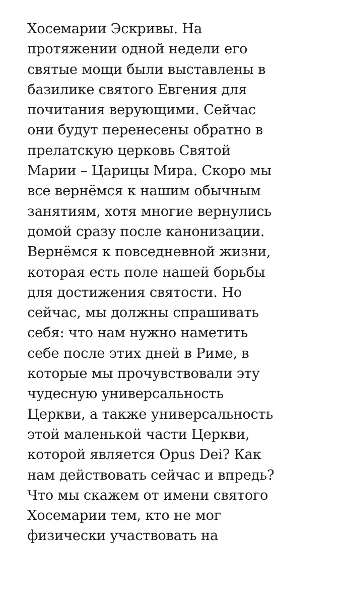Хосемарии Эскривы. На
протяжении одной недели его
святые мощи были выставлены в
базилике святого Евгения для
почитания верующими. Сейчас
они будут перенесены обратно в
прелатскую церковь Святой
Марии – Царицы Мира. Скоро мы
все вернёмся к нашим обычным
занятиям, хотя многие вернулись
домой сразу после канонизации.
Вернёмся к повседневной жизни,
которая есть поле нашей борьбы
для достижения святости. Но
сейчас, мы должны спрашивать
себя: что нам нужно наметить
себе после этих дней в Риме, в
которые мы прочувствовали эту
чудесную универсальность
Церкви, а также универсальность
этой маленькой части Церкви,
которой является Opus Dei? Как
нам действовать сейчас и впредь?
Что мы скажем от имени святого
Хосемарии тем, кто не мог
физически участвовать на